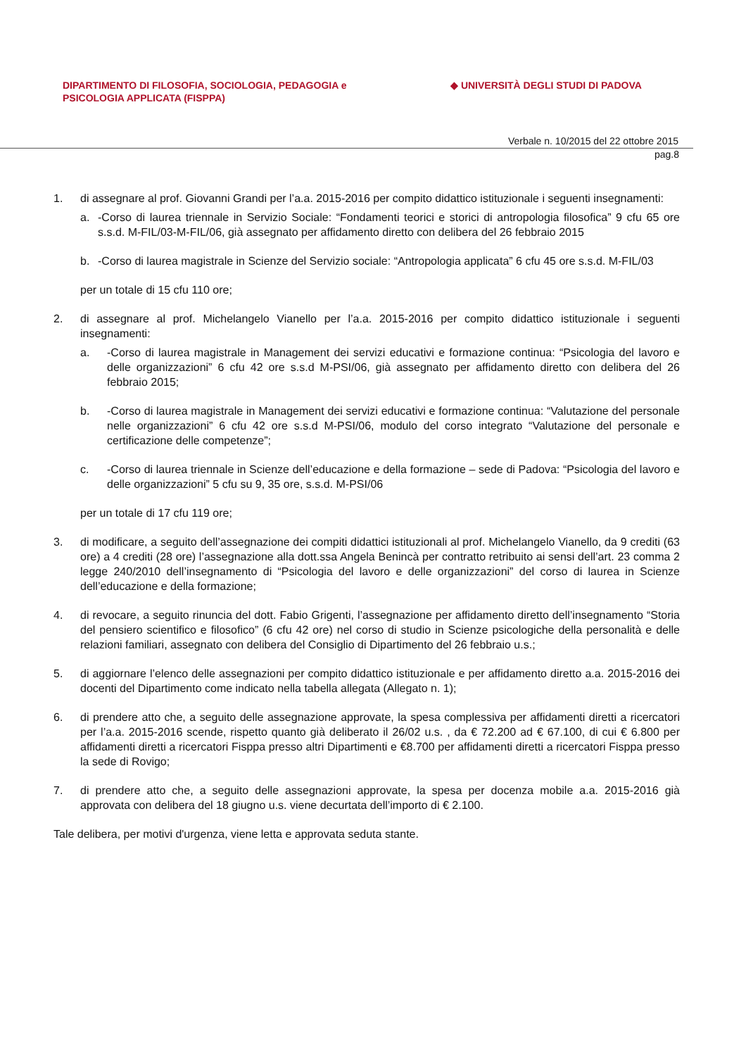DIPARTIMENTO DI FILOSOFIA, SOCIOLOGIA, PEDAGOGIA e
PSICOLOGIA APPLICATA (FISPPA)
◆ UNIVERSITÀ DEGLI STUDI DI PADOVA
Verbale n. 10/2015 del 22 ottobre 2015
pag.8
1. di assegnare al prof. Giovanni Grandi per l’a.a. 2015-2016 per compito didattico istituzionale i seguenti insegnamenti:
a. -Corso di laurea triennale in Servizio Sociale: “Fondamenti teorici e storici di antropologia filosofica” 9 cfu 65 ore s.s.d. M-FIL/03-M-FIL/06, già assegnato per affidamento diretto con delibera del 26 febbraio 2015
b. -Corso di laurea magistrale in Scienze del Servizio sociale: “Antropologia applicata” 6 cfu 45 ore s.s.d. M-FIL/03
per un totale di 15 cfu 110 ore;
2. di assegnare al prof. Michelangelo Vianello per l’a.a. 2015-2016 per compito didattico istituzionale i seguenti insegnamenti:
a. -Corso di laurea magistrale in Management dei servizi educativi e formazione continua: “Psicologia del lavoro e delle organizzazioni” 6 cfu 42 ore s.s.d M-PSI/06, già assegnato per affidamento diretto con delibera del 26 febbraio 2015;
b. -Corso di laurea magistrale in Management dei servizi educativi e formazione continua: “Valutazione del personale nelle organizzazioni” 6 cfu 42 ore s.s.d M-PSI/06, modulo del corso integrato “Valutazione del personale e certificazione delle competenze”;
c. -Corso di laurea triennale in Scienze dell’educazione e della formazione – sede di Padova: “Psicologia del lavoro e delle organizzazioni” 5 cfu su 9, 35 ore, s.s.d. M-PSI/06
per un totale di 17 cfu 119 ore;
3. di modificare, a seguito dell’assegnazione dei compiti didattici istituzionali al prof. Michelangelo Vianello, da 9 crediti (63 ore) a 4 crediti (28 ore) l’assegnazione alla dott.ssa Angela Benincà per contratto retribuito ai sensi dell’art. 23 comma 2 legge 240/2010 dell’insegnamento di “Psicologia del lavoro e delle organizzazioni” del corso di laurea in Scienze dell’educazione e della formazione;
4. di revocare, a seguito rinuncia del dott. Fabio Grigenti, l’assegnazione per affidamento diretto dell’insegnamento “Storia del pensiero scientifico e filosofico” (6 cfu 42 ore) nel corso di studio in Scienze psicologiche della personalità e delle relazioni familiari, assegnato con delibera del Consiglio di Dipartimento del 26 febbraio u.s.;
5. di aggiornare l’elenco delle assegnazioni per compito didattico istituzionale e per affidamento diretto a.a. 2015-2016 dei docenti del Dipartimento come indicato nella tabella allegata (Allegato n. 1);
6. di prendere atto che, a seguito delle assegnazione approvate, la spesa complessiva per affidamenti diretti a ricercatori per l’a.a. 2015-2016 scende, rispetto quanto già deliberato il 26/02 u.s. , da € 72.200 ad € 67.100, di cui € 6.800 per affidamenti diretti a ricercatori Fisppa presso altri Dipartimenti e €8.700 per affidamenti diretti a ricercatori Fisppa presso la sede di Rovigo;
7. di prendere atto che, a seguito delle assegnazioni approvate, la spesa per docenza mobile a.a. 2015-2016 già approvata con delibera del 18 giugno u.s. viene decurtata dell’importo di € 2.100.
Tale delibera, per motivi d'urgenza, viene letta e approvata seduta stante.